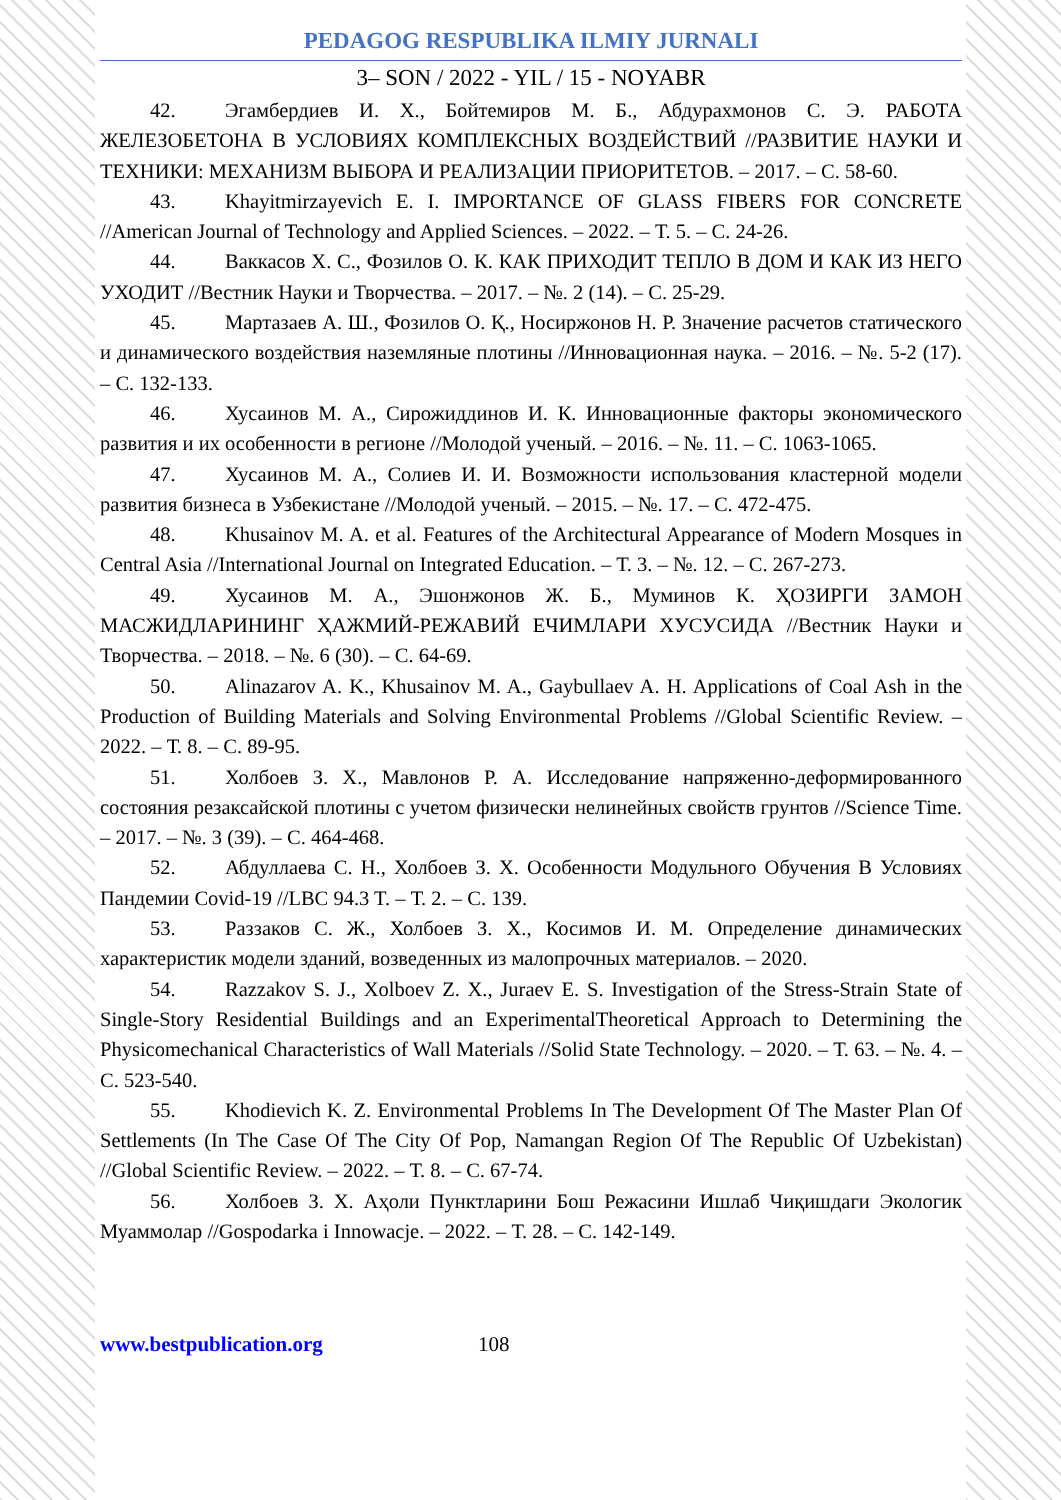PEDAGOG RESPUBLIKA ILMIY JURNALI
3– SON / 2022 - YIL / 15 - NOYABR
42. Эгамбердиев И. Х., Бойтемиров М. Б., Абдурахмонов С. Э. РАБОТА ЖЕЛЕЗОБЕТОНА В УСЛОВИЯХ КОМПЛЕКСНЫХ ВОЗДЕЙСТВИЙ //РАЗВИТИЕ НАУКИ И ТЕХНИКИ: МЕХАНИЗМ ВЫБОРА И РЕАЛИЗАЦИИ ПРИОРИТЕТОВ. – 2017. – С. 58-60.
43. Khayitmirzayevich E. I. IMPORTANCE OF GLASS FIBERS FOR CONCRETE //American Journal of Technology and Applied Sciences. – 2022. – Т. 5. – С. 24-26.
44. Ваккасов Х. С., Фозилов О. К. КАК ПРИХОДИТ ТЕПЛО В ДОМ И КАК ИЗ НЕГО УХОДИТ //Вестник Науки и Творчества. – 2017. – №. 2 (14). – С. 25-29.
45. Мартазаев А. Ш., Фозилов О. Қ., Носиржонов Н. Р. Значение расчетов статического и динамического воздействия наземляные плотины //Инновационная наука. – 2016. – №. 5-2 (17). – С. 132-133.
46. Хусаинов М. А., Сирожиддинов И. К. Инновационные факторы экономического развития и их особенности в регионе //Молодой ученый. – 2016. – №. 11. – С. 1063-1065.
47. Хусаинов М. А., Солиев И. И. Возможности использования кластерной модели развития бизнеса в Узбекистане //Молодой ученый. – 2015. – №. 17. – С. 472-475.
48. Khusainov M. A. et al. Features of the Architectural Appearance of Modern Mosques in Central Asia //International Journal on Integrated Education. – Т. 3. – №. 12. – С. 267-273.
49. Хусаинов М. А., Эшонжонов Ж. Б., Муминов К. ҲОЗИРГИ ЗАМОН МАСЖИДЛАРИНИНГ ҲАЖМИЙ-РЕЖАВИЙ ЕЧИМЛАРИ ХУСУСИДА //Вестник Науки и Творчества. – 2018. – №. 6 (30). – С. 64-69.
50. Alinazarov A. K., Khusainov M. A., Gaybullaev A. H. Applications of Coal Ash in the Production of Building Materials and Solving Environmental Problems //Global Scientific Review. – 2022. – Т. 8. – С. 89-95.
51. Холбоев З. Х., Мавлонов Р. А. Исследование напряженно-деформированного состояния резаксайской плотины с учетом физически нелинейных свойств грунтов //Science Time. – 2017. – №. 3 (39). – С. 464-468.
52. Абдуллаева С. Н., Холбоев З. Х. Особенности Модульного Обучения В Условиях Пандемии Covid-19 //LBC 94.3 T. – Т. 2. – С. 139.
53. Раззаков С. Ж., Холбоев З. Х., Косимов И. М. Определение динамических характеристик модели зданий, возведенных из малопрочных материалов. – 2020.
54. Razzakov S. J., Xolboev Z. X., Juraev E. S. Investigation of the Stress-Strain State of Single-Story Residential Buildings and an ExperimentalTheoretical Approach to Determining the Physicomechanical Characteristics of Wall Materials //Solid State Technology. – 2020. – Т. 63. – №. 4. – С. 523-540.
55. Khodievich K. Z. Environmental Problems In The Development Of The Master Plan Of Settlements (In The Case Of The City Of Pop, Namangan Region Of The Republic Of Uzbekistan) //Global Scientific Review. – 2022. – Т. 8. – С. 67-74.
56. Холбоев З. Х. Аҳоли Пунктларини Бош Режасини Ишлаб Чиқишдаги Экологик Муаммолар //Gospodarka i Innowacje. – 2022. – Т. 28. – С. 142-149.
www.bestpublication.org 108